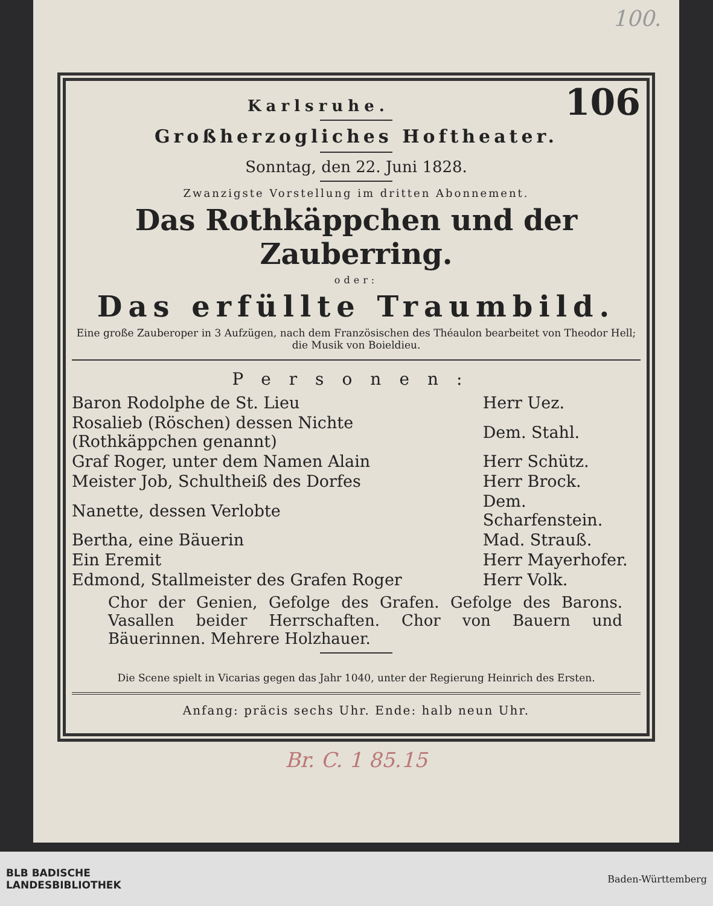100.
106
Karlsruhe.
Großherzogliches Hoftheater.
Sonntag, den 22. Juni 1828.
Zwanzigste Vorstellung im dritten Abonnement.
Das Rothkäppchen und der Zauberring.
oder:
Das erfüllte Traumbild.
Eine große Zauberoper in 3 Aufzügen, nach dem Französischen des Théaulon bearbeitet von Theodor Hell; die Musik von Boieldieu.
Personen:
| Baron Rodolphe de St. Lieu | Herr Uez. |
| Rosalieb (Röschen) dessen Nichte (Rothkäppchen genannt) | Dem. Stahl. |
| Graf Roger, unter dem Namen Alain | Herr Schütz. |
| Meister Job, Schultheiß des Dorfes | Herr Brock. |
| Nanette, dessen Verlobte | Dem. Scharfenstein. |
| Bertha, eine Bäuerin | Mad. Strauß. |
| Ein Eremit | Herr Mayerhofer. |
| Edmond, Stallmeister des Grafen Roger | Herr Volk. |
Chor der Genien, Gefolge des Grafen. Gefolge des Barons. Vasallen beider Herrschaften. Chor von Bauern und Bäuerinnen. Mehrere Holzhauer.
Die Scene spielt in Vicarias gegen das Jahr 1040, unter der Regierung Heinrich des Ersten.
Anfang: präcis sechs Uhr. Ende: halb neun Uhr.
Br. C. 1 85.15
BLB BADISCHE
LANDESBIBLIOTHEK
Baden-Württemberg